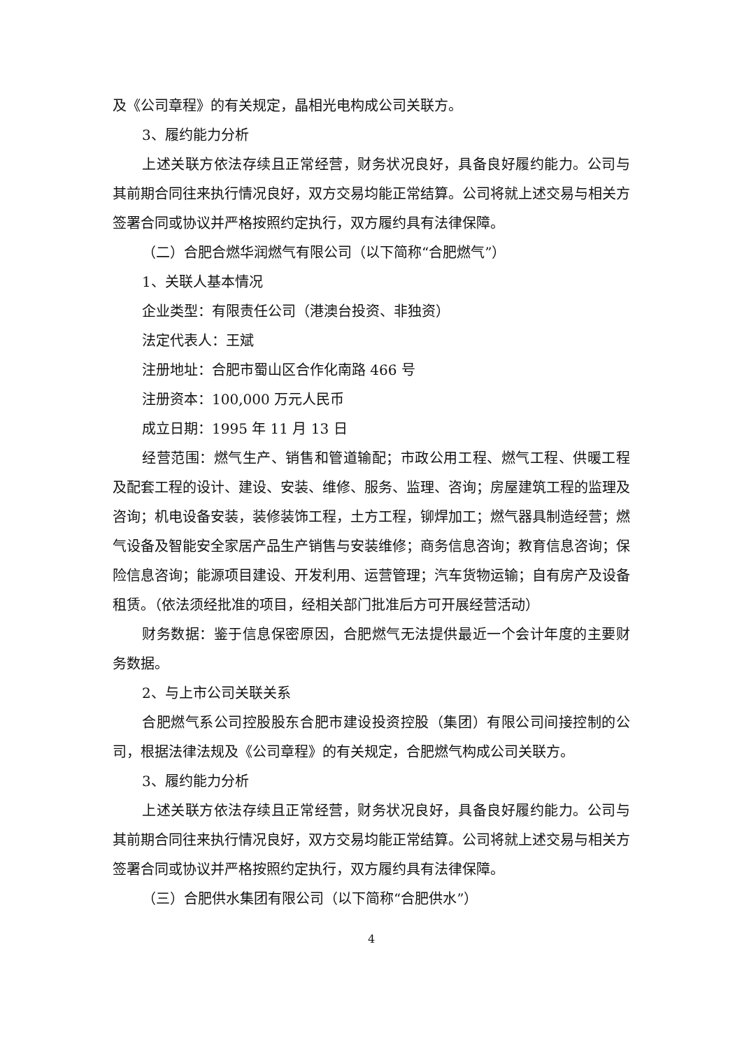及《公司章程》的有关规定，晶相光电构成公司关联方。
3、履约能力分析
上述关联方依法存续且正常经营，财务状况良好，具备良好履约能力。公司与其前期合同往来执行情况良好，双方交易均能正常结算。公司将就上述交易与相关方签署合同或协议并严格按照约定执行，双方履约具有法律保障。
（二）合肥合燃华润燃气有限公司（以下简称“合肥燃气”）
1、关联人基本情况
企业类型：有限责任公司（港澳台投资、非独资）
法定代表人：王斌
注册地址：合肥市蜀山区合作化南路 466 号
注册资本：100,000 万元人民币
成立日期：1995 年 11 月 13 日
经营范围：燃气生产、销售和管道输配；市政公用工程、燃气工程、供暖工程及配套工程的设计、建设、安装、维修、服务、监理、咨询；房屋建筑工程的监理及咨询；机电设备安装，装修装饰工程，土方工程，铆焊加工；燃气器具制造经营；燃气设备及智能安全家居产品生产销售与安装维修；商务信息咨询；教育信息咨询；保险信息咨询；能源项目建设、开发利用、运营管理；汽车货物运输；自有房产及设备租赁。（依法须经批准的项目，经相关部门批准后方可开展经营活动）
财务数据：鉴于信息保密原因，合肥燃气无法提供最近一个会计年度的主要财务数据。
2、与上市公司关联关系
合肥燃气系公司控股股东合肥市建设投资控股（集团）有限公司间接控制的公司，根据法律法规及《公司章程》的有关规定，合肥燃气构成公司关联方。
3、履约能力分析
上述关联方依法存续且正常经营，财务状况良好，具备良好履约能力。公司与其前期合同往来执行情况良好，双方交易均能正常结算。公司将就上述交易与相关方签署合同或协议并严格按照约定执行，双方履约具有法律保障。
（三）合肥供水集团有限公司（以下简称“合肥供水”）
4